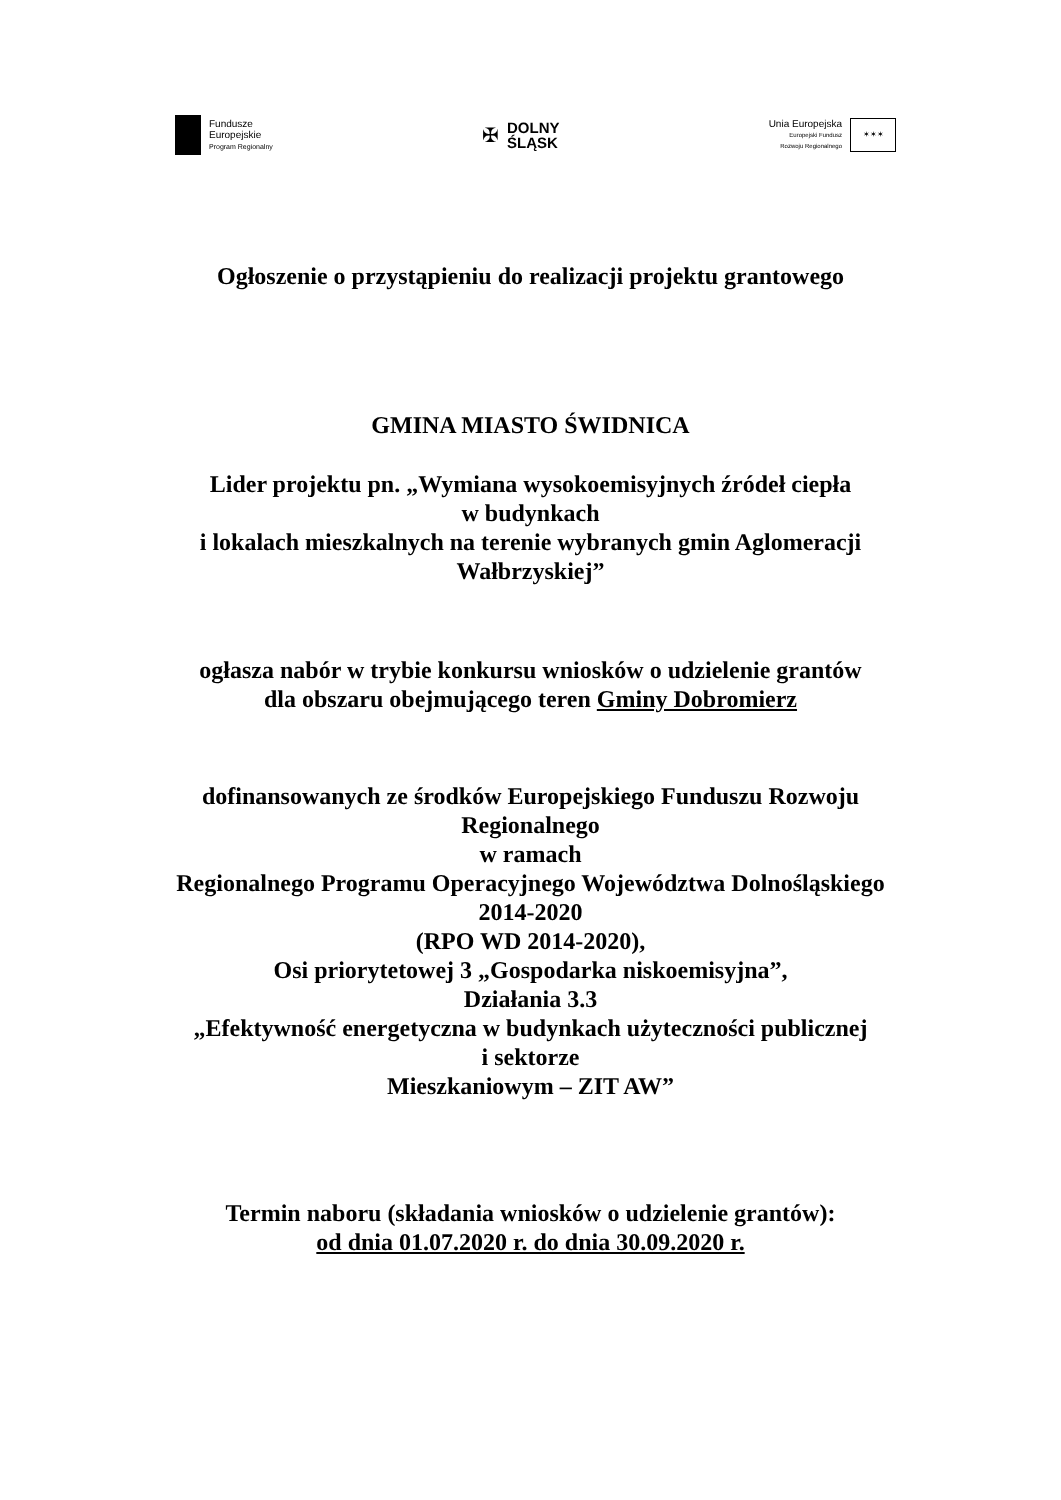Fundusze
Europejskie
Program Regionalny
✠
DOLNY
ŚLĄSK
Unia Europejska
Europejski Fundusz
Rozwoju Regionalnego
✶✶✶
Ogłoszenie o przystąpieniu do realizacji projektu grantowego
GMINA MIASTO ŚWIDNICA
Lider projektu pn. „Wymiana wysokoemisyjnych źródeł ciepła
w budynkach
i lokalach mieszkalnych na terenie wybranych gmin Aglomeracji
Wałbrzyskiej”
ogłasza nabór w trybie konkursu wniosków o udzielenie grantów
dla obszaru obejmującego teren Gminy Dobromierz
dofinansowanych ze środków Europejskiego Funduszu Rozwoju
Regionalnego
w ramach
Regionalnego Programu Operacyjnego Województwa Dolnośląskiego
2014-2020
(RPO WD 2014-2020),
Osi priorytetowej 3 „Gospodarka niskoemisyjna”,
Działania 3.3
„Efektywność energetyczna w budynkach użyteczności publicznej
i sektorze
Mieszkaniowym – ZIT AW”
Termin naboru (składania wniosków o udzielenie grantów):
od dnia 01.07.2020 r. do dnia 30.09.2020 r.